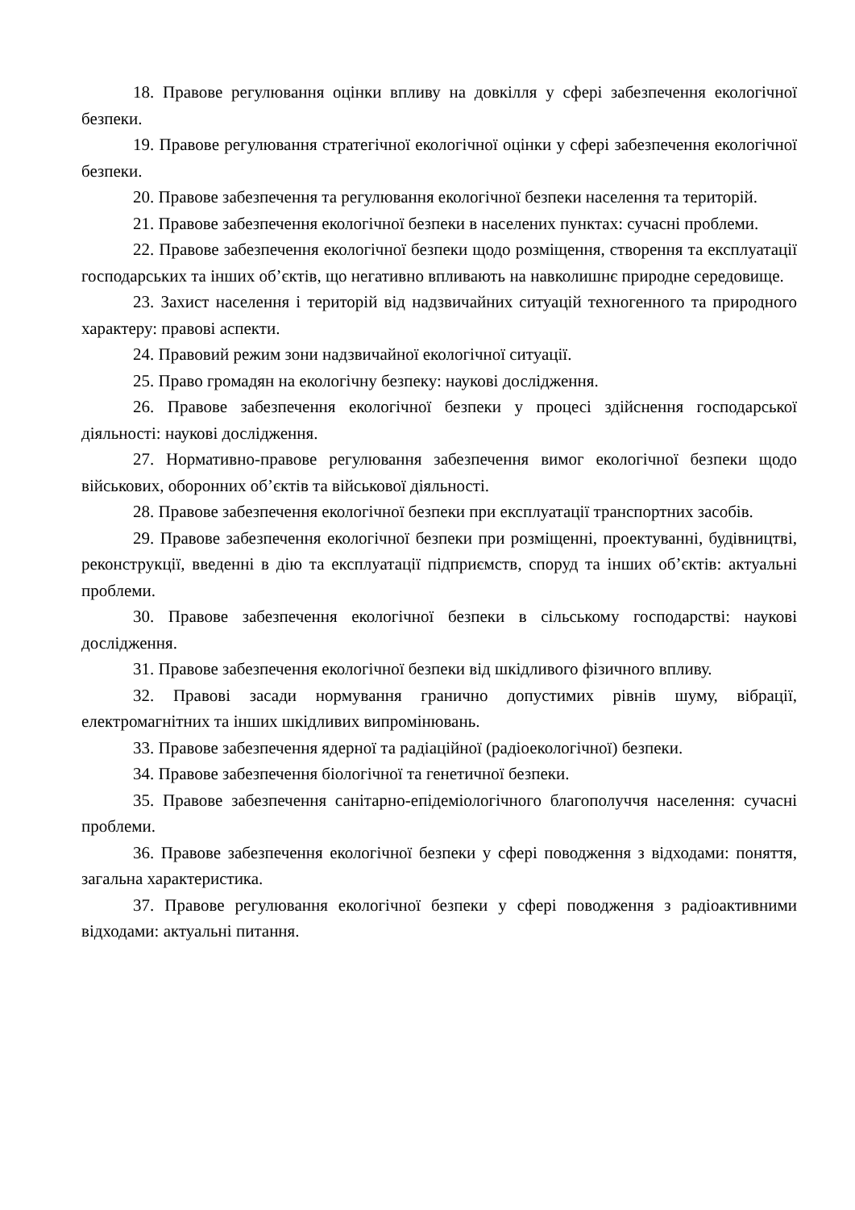18. Правове регулювання оцінки впливу на довкілля у сфері забезпечення екологічної безпеки.
19. Правове регулювання стратегічної екологічної оцінки у сфері забезпечення екологічної безпеки.
20. Правове забезпечення та регулювання екологічної безпеки населення та територій.
21. Правове забезпечення екологічної безпеки в населених пунктах: сучасні проблеми.
22. Правове забезпечення екологічної безпеки щодо розміщення, створення та експлуатації господарських та інших об’єктів, що негативно впливають на навколишнє природне середовище.
23. Захист населення і територій від надзвичайних ситуацій техногенного та природного характеру: правові аспекти.
24. Правовий режим зони надзвичайної екологічної ситуації.
25. Право громадян на екологічну безпеку: наукові дослідження.
26. Правове забезпечення екологічної безпеки у процесі здійснення господарської діяльності: наукові дослідження.
27. Нормативно-правове регулювання забезпечення вимог екологічної безпеки щодо військових, оборонних об’єктів та військової діяльності.
28. Правове забезпечення екологічної безпеки при експлуатації транспортних засобів.
29. Правове забезпечення екологічної безпеки при розміщенні, проектуванні, будівництві, реконструкції, введенні в дію та експлуатації підприємств, споруд та інших об’єктів: актуальні проблеми.
30. Правове забезпечення екологічної безпеки в сільському господарстві: наукові дослідження.
31. Правове забезпечення екологічної безпеки від шкідливого фізичного впливу.
32. Правові засади нормування гранично допустимих рівнів шуму, вібрації, електромагнітних та інших шкідливих випромінювань.
33. Правове забезпечення ядерної та радіаційної (радіоекологічної) безпеки.
34. Правове забезпечення біологічної та генетичної безпеки.
35. Правове забезпечення санітарно-епідеміологічного благополуччя населення: сучасні проблеми.
36. Правове забезпечення екологічної безпеки у сфері поводження з відходами: поняття, загальна характеристика.
37. Правове регулювання екологічної безпеки у сфері поводження з радіоактивними відходами: актуальні питання.